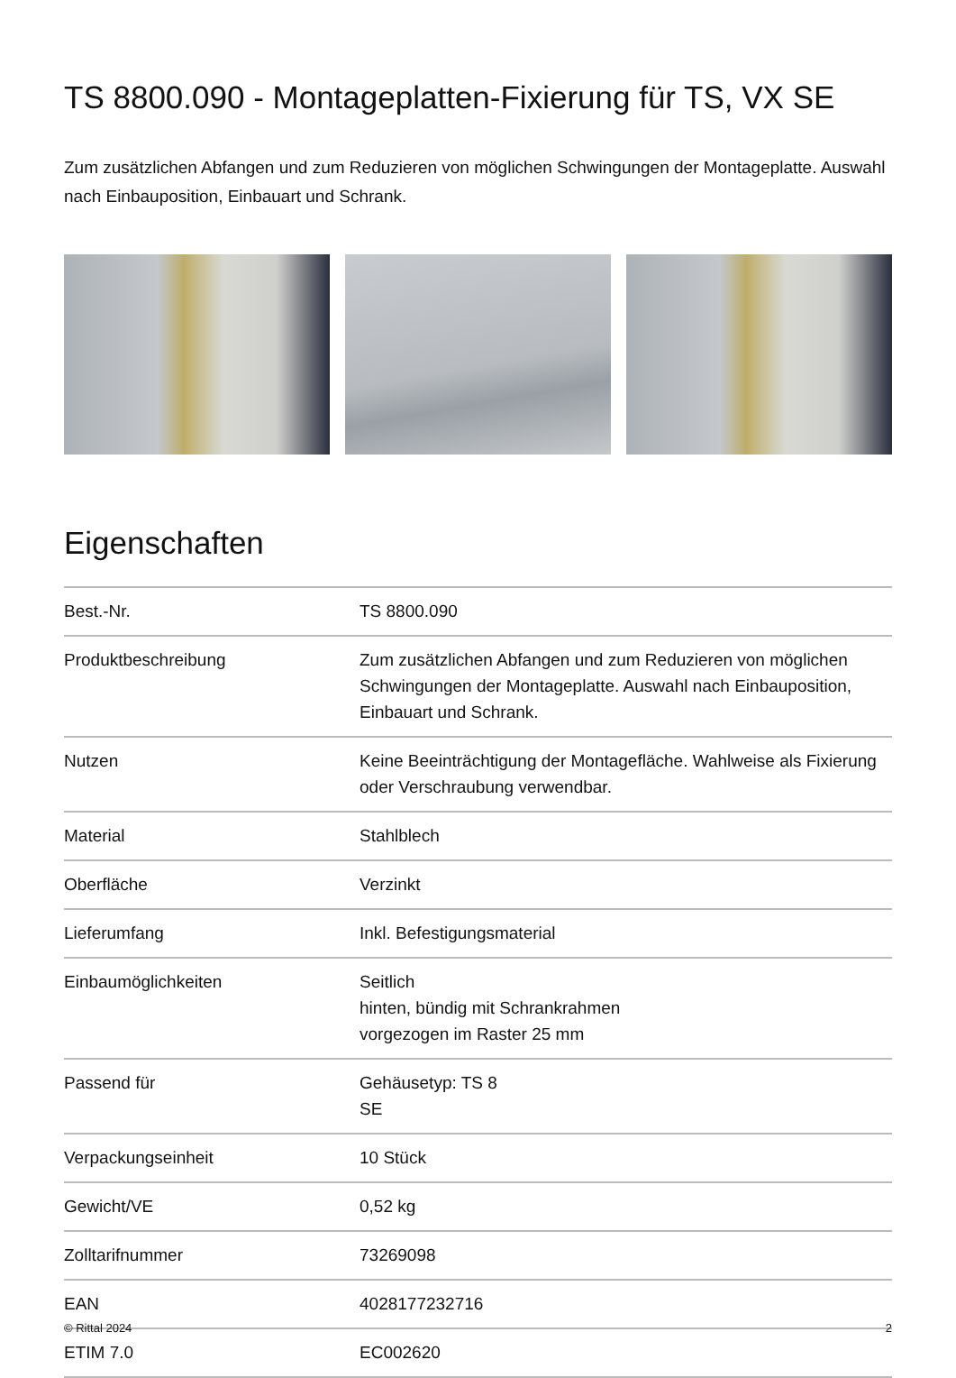TS 8800.090 - Montageplatten-Fixierung für TS, VX SE
Zum zusätzlichen Abfangen und zum Reduzieren von möglichen Schwingungen der Montageplatte. Auswahl nach Einbauposition, Einbauart und Schrank.
Eigenschaften
| Best.-Nr. | TS 8800.090 |
| Produktbeschreibung | Zum zusätzlichen Abfangen und zum Reduzieren von möglichen Schwingungen der Montageplatte. Auswahl nach Einbauposition, Einbauart und Schrank. |
| Nutzen | Keine Beeinträchtigung der Montagefläche. Wahlweise als Fixierung oder Verschraubung verwendbar. |
| Material | Stahlblech |
| Oberfläche | Verzinkt |
| Lieferumfang | Inkl. Befestigungsmaterial |
| Einbaumöglichkeiten | Seitlich hinten, bündig mit Schrankrahmen vorgezogen im Raster 25 mm |
| Passend für | Gehäusetyp: TS 8 SE |
| Verpackungseinheit | 10 Stück |
| Gewicht/VE | 0,52 kg |
| Zolltarifnummer | 73269098 |
| EAN | 4028177232716 |
| ETIM 7.0 | EC002620 |
© Rittal 2024 2